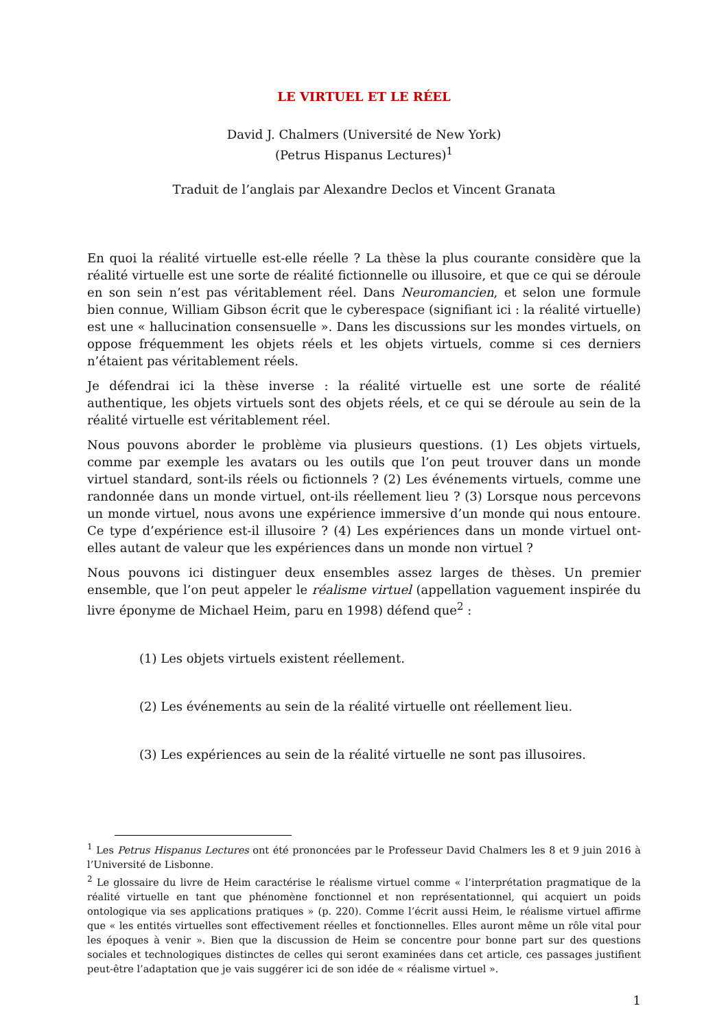LE VIRTUEL ET LE RÉEL
David J. Chalmers (Université de New York)
(Petrus Hispanus Lectures)<sup>1</sup>
Traduit de l’anglais par Alexandre Declos et Vincent Granata
En quoi la réalité virtuelle est-elle réelle ? La thèse la plus courante considère que la réalité virtuelle est une sorte de réalité fictionnelle ou illusoire, et que ce qui se déroule en son sein n’est pas véritablement réel. Dans Neuromancien, et selon une formule bien connue, William Gibson écrit que le cyberespace (signifiant ici : la réalité virtuelle) est une « hallucination consensuelle ». Dans les discussions sur les mondes virtuels, on oppose fréquemment les objets réels et les objets virtuels, comme si ces derniers n’étaient pas véritablement réels.
Je défendrai ici la thèse inverse : la réalité virtuelle est une sorte de réalité authentique, les objets virtuels sont des objets réels, et ce qui se déroule au sein de la réalité virtuelle est véritablement réel.
Nous pouvons aborder le problème via plusieurs questions. (1) Les objets virtuels, comme par exemple les avatars ou les outils que l’on peut trouver dans un monde virtuel standard, sont-ils réels ou fictionnels ? (2) Les événements virtuels, comme une randonnée dans un monde virtuel, ont-ils réellement lieu ? (3) Lorsque nous percevons un monde virtuel, nous avons une expérience immersive d’un monde qui nous entoure. Ce type d’expérience est-il illusoire ? (4) Les expériences dans un monde virtuel ont-elles autant de valeur que les expériences dans un monde non virtuel ?
Nous pouvons ici distinguer deux ensembles assez larges de thèses. Un premier ensemble, que l’on peut appeler le réalisme virtuel (appellation vaguement inspirée du livre éponyme de Michael Heim, paru en 1998) défend que<sup>2</sup> :
(1) Les objets virtuels existent réellement.
(2) Les événements au sein de la réalité virtuelle ont réellement lieu.
(3) Les expériences au sein de la réalité virtuelle ne sont pas illusoires.
<sup>1</sup> Les Petrus Hispanus Lectures ont été prononcées par le Professeur David Chalmers les 8 et 9 juin 2016 à l’Université de Lisbonne.
<sup>2</sup> Le glossaire du livre de Heim caractérise le réalisme virtuel comme « l’interprétation pragmatique de la réalité virtuelle en tant que phénomène fonctionnel et non représentationnel, qui acquiert un poids ontologique via ses applications pratiques » (p. 220). Comme l’écrit aussi Heim, le réalisme virtuel affirme que « les entités virtuelles sont effectivement réelles et fonctionnelles. Elles auront même un rôle vital pour les époques à venir ». Bien que la discussion de Heim se concentre pour bonne part sur des questions sociales et technologiques distinctes de celles qui seront examinées dans cet article, ces passages justifient peut-être l’adaptation que je vais suggérer ici de son idée de « réalisme virtuel ».
1